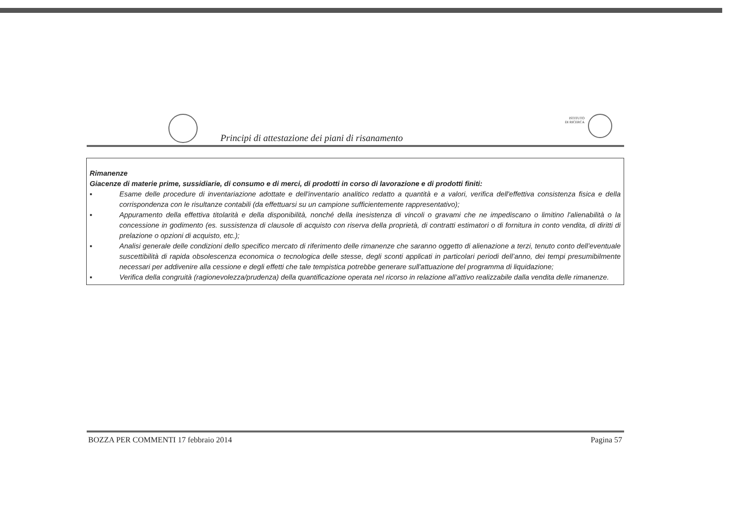Principi di attestazione dei piani di risanamento
ISTITUTO
DI RICERCA
| Rimanenze Giacenze di materie prime, sussidiarie, di consumo e di merci, di prodotti in corso di lavorazione e di prodotti finiti: ▪ Esame delle procedure di inventariazione adottate e dell'inventario analitico redatto a quantità e a valori, verifica dell'effettiva consistenza fisica e della corrispondenza con le risultanze contabili (da effettuarsi su un campione sufficientemente rappresentativo); ▪ Appuramento della effettiva titolarità e della disponibilità, nonché della inesistenza di vincoli o gravami che ne impediscano o limitino l'alienabilità o la concessione in godimento (es. sussistenza di clausole di acquisto con riserva della proprietà, di contratti estimatori o di fornitura in conto vendita, di diritti di prelazione o opzioni di acquisto, etc.); ▪ Analisi generale delle condizioni dello specifico mercato di riferimento delle rimanenze che saranno oggetto di alienazione a terzi, tenuto conto dell’eventuale suscettibilità di rapida obsolescenza economica o tecnologica delle stesse, degli sconti applicati in particolari periodi dell’anno, dei tempi presumibilmente necessari per addivenire alla cessione e degli effetti che tale tempistica potrebbe generare sull'attuazione del programma di liquidazione; ▪ Verifica della congruità (ragionevolezza/prudenza) della quantificazione operata nel ricorso in relazione all’attivo realizzabile dalla vendita delle rimanenze. |
BOZZA PER COMMENTI 17 febbraio 2014 Pagina 57